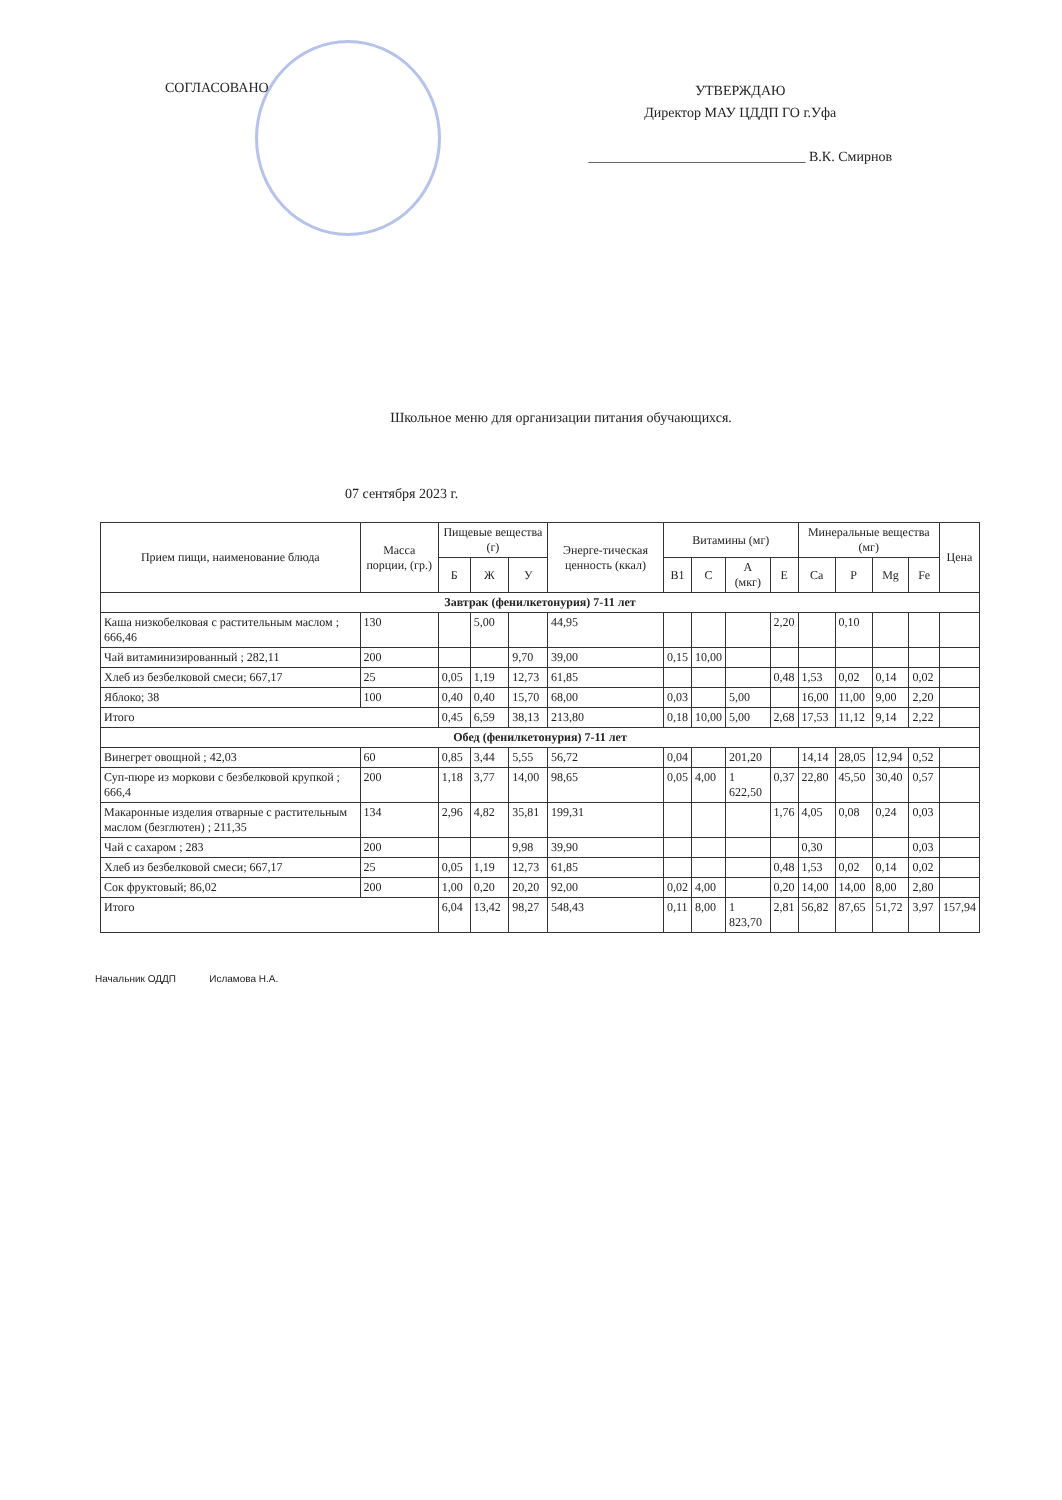СОГЛАСОВАНО
УТВЕРЖДАЮ
Директор МАУ ЦДДП ГО г.Уфа
_______________________________ В.К. Смирнов
Школьное меню для организации питания обучающихся.
07 сентября 2023 г.
| Прием пищи, наименование блюда | Масса порции, (гр.) | Пищевые вещества (г) | | | Энерге-тическая ценность (ккал) | Витамины (мг) | | | | Минеральные вещества (мг) | | | | Цена |
| --- | --- | --- | --- | --- | --- | --- | --- | --- | --- | --- | --- | --- | --- | --- |
| | | Б | Ж | У | | В1 | С | А (мкг) | Е | Ca | P | Mg | Fe | |
| Завтрак (фенилкетонурия) 7-11 лет | | | | | | | | | | | | | | |
| Каша низкобелковая с растительным маслом ; 666,46 | 130 | | 5,00 | | 44,95 | | | | 2,20 | | 0,10 | | | |
| Чай витаминизированный ; 282,11 | 200 | | | 9,70 | 39,00 | 0,15 | 10,00 | | | | | | | |
| Хлеб из безбелковой смеси; 667,17 | 25 | 0,05 | 1,19 | 12,73 | 61,85 | | | | 0,48 | 1,53 | 0,02 | 0,14 | 0,02 | |
| Яблоко; 38 | 100 | 0,40 | 0,40 | 15,70 | 68,00 | 0,03 | | 5,00 | | 16,00 | 11,00 | 9,00 | 2,20 | |
| Итого | | 0,45 | 6,59 | 38,13 | 213,80 | 0,18 | 10,00 | 5,00 | 2,68 | 17,53 | 11,12 | 9,14 | 2,22 | |
| Обед (фенилкетонурия) 7-11 лет | | | | | | | | | | | | | | |
| Винегрет овощной ; 42,03 | 60 | 0,85 | 3,44 | 5,55 | 56,72 | 0,04 | | 201,20 | | 14,14 | 28,05 | 12,94 | 0,52 | |
| Суп-пюре из моркови с безбелковой крупкой ; 666,4 | 200 | 1,18 | 3,77 | 14,00 | 98,65 | 0,05 | 4,00 | 1 622,50 | 0,37 | 22,80 | 45,50 | 30,40 | 0,57 | |
| Макаронные изделия отварные с растительным маслом (безглютен) ; 211,35 | 134 | 2,96 | 4,82 | 35,81 | 199,31 | | | | 1,76 | 4,05 | 0,08 | 0,24 | 0,03 | |
| Чай с сахаром ; 283 | 200 | | | 9,98 | 39,90 | | | | | 0,30 | | | 0,03 | |
| Хлеб из безбелковой смеси; 667,17 | 25 | 0,05 | 1,19 | 12,73 | 61,85 | | | | 0,48 | 1,53 | 0,02 | 0,14 | 0,02 | |
| Сок фруктовый; 86,02 | 200 | 1,00 | 0,20 | 20,20 | 92,00 | 0,02 | 4,00 | | 0,20 | 14,00 | 14,00 | 8,00 | 2,80 | |
| Итого | | 6,04 | 13,42 | 98,27 | 548,43 | 0,11 | 8,00 | 1 823,70 | 2,81 | 56,82 | 87,65 | 51,72 | 3,97 | 157,94 |
Начальник ОДДП Исламова Н.А.